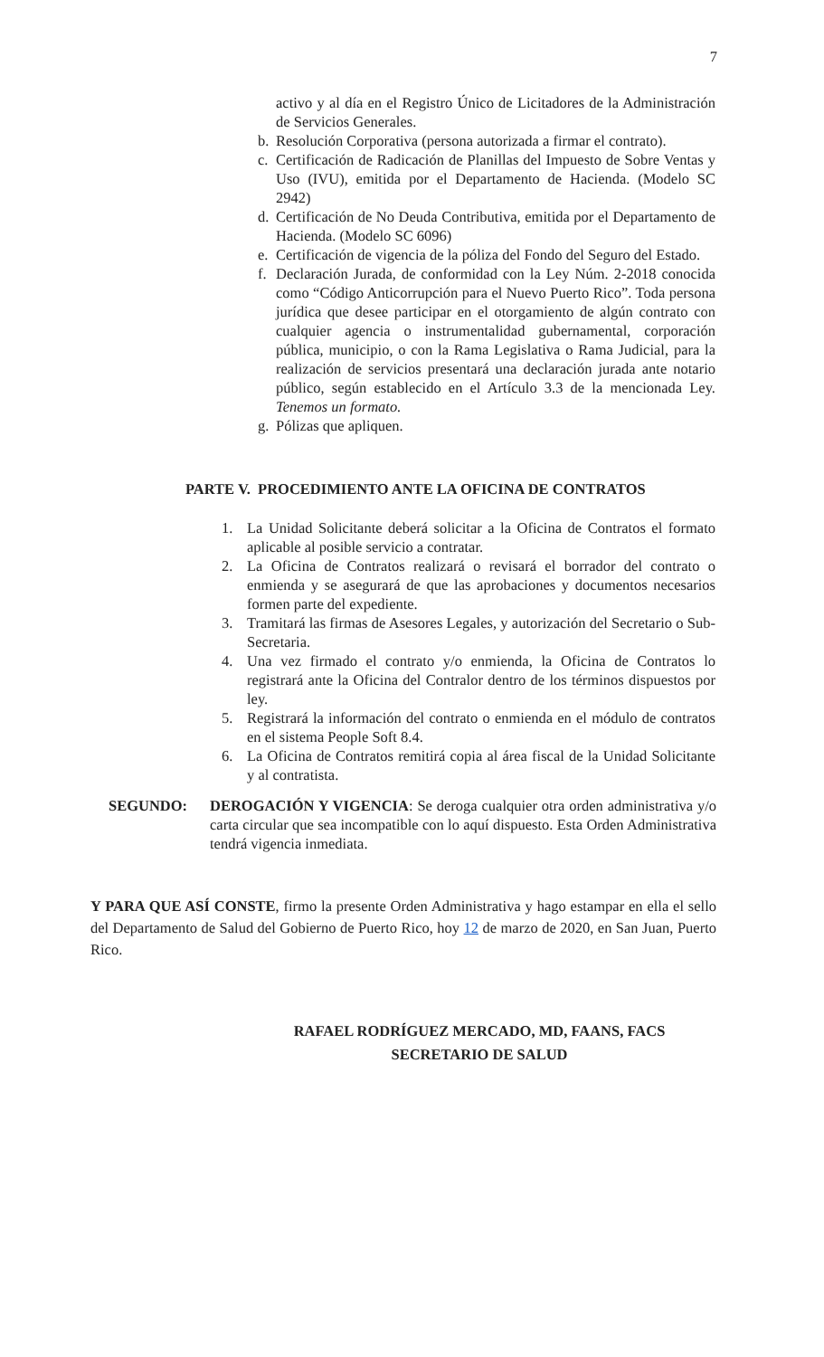7
activo y al día en el Registro Único de Licitadores de la Administración de Servicios Generales.
b. Resolución Corporativa (persona autorizada a firmar el contrato).
c. Certificación de Radicación de Planillas del Impuesto de Sobre Ventas y Uso (IVU), emitida por el Departamento de Hacienda. (Modelo SC 2942)
d. Certificación de No Deuda Contributiva, emitida por el Departamento de Hacienda. (Modelo SC 6096)
e. Certificación de vigencia de la póliza del Fondo del Seguro del Estado.
f. Declaración Jurada, de conformidad con la Ley Núm. 2-2018 conocida como “Código Anticorrupción para el Nuevo Puerto Rico”. Toda persona jurídica que desee participar en el otorgamiento de algún contrato con cualquier agencia o instrumentalidad gubernamental, corporación pública, municipio, o con la Rama Legislativa o Rama Judicial, para la realización de servicios presentará una declaración jurada ante notario público, según establecido en el Artículo 3.3 de la mencionada Ley. Tenemos un formato.
g. Pólizas que apliquen.
PARTE V. PROCEDIMIENTO ANTE LA OFICINA DE CONTRATOS
1. La Unidad Solicitante deberá solicitar a la Oficina de Contratos el formato aplicable al posible servicio a contratar.
2. La Oficina de Contratos realizará o revisará el borrador del contrato o enmienda y se asegurará de que las aprobaciones y documentos necesarios formen parte del expediente.
3. Tramitará las firmas de Asesores Legales, y autorización del Secretario o Sub-Secretaria.
4. Una vez firmado el contrato y/o enmienda, la Oficina de Contratos lo registrará ante la Oficina del Contralor dentro de los términos dispuestos por ley.
5. Registrará la información del contrato o enmienda en el módulo de contratos en el sistema People Soft 8.4.
6. La Oficina de Contratos remitirá copia al área fiscal de la Unidad Solicitante y al contratista.
SEGUNDO: DEROGACIÓN Y VIGENCIA: Se deroga cualquier otra orden administrativa y/o carta circular que sea incompatible con lo aquí dispuesto. Esta Orden Administrativa tendrá vigencia inmediata.
Y PARA QUE ASÍ CONSTE, firmo la presente Orden Administrativa y hago estampar en ella el sello del Departamento de Salud del Gobierno de Puerto Rico, hoy 12 de marzo de 2020, en San Juan, Puerto Rico.
RAFAEL RODRÍGUEZ MERCADO, MD, FAANS, FACS
SECRETARIO DE SALUD